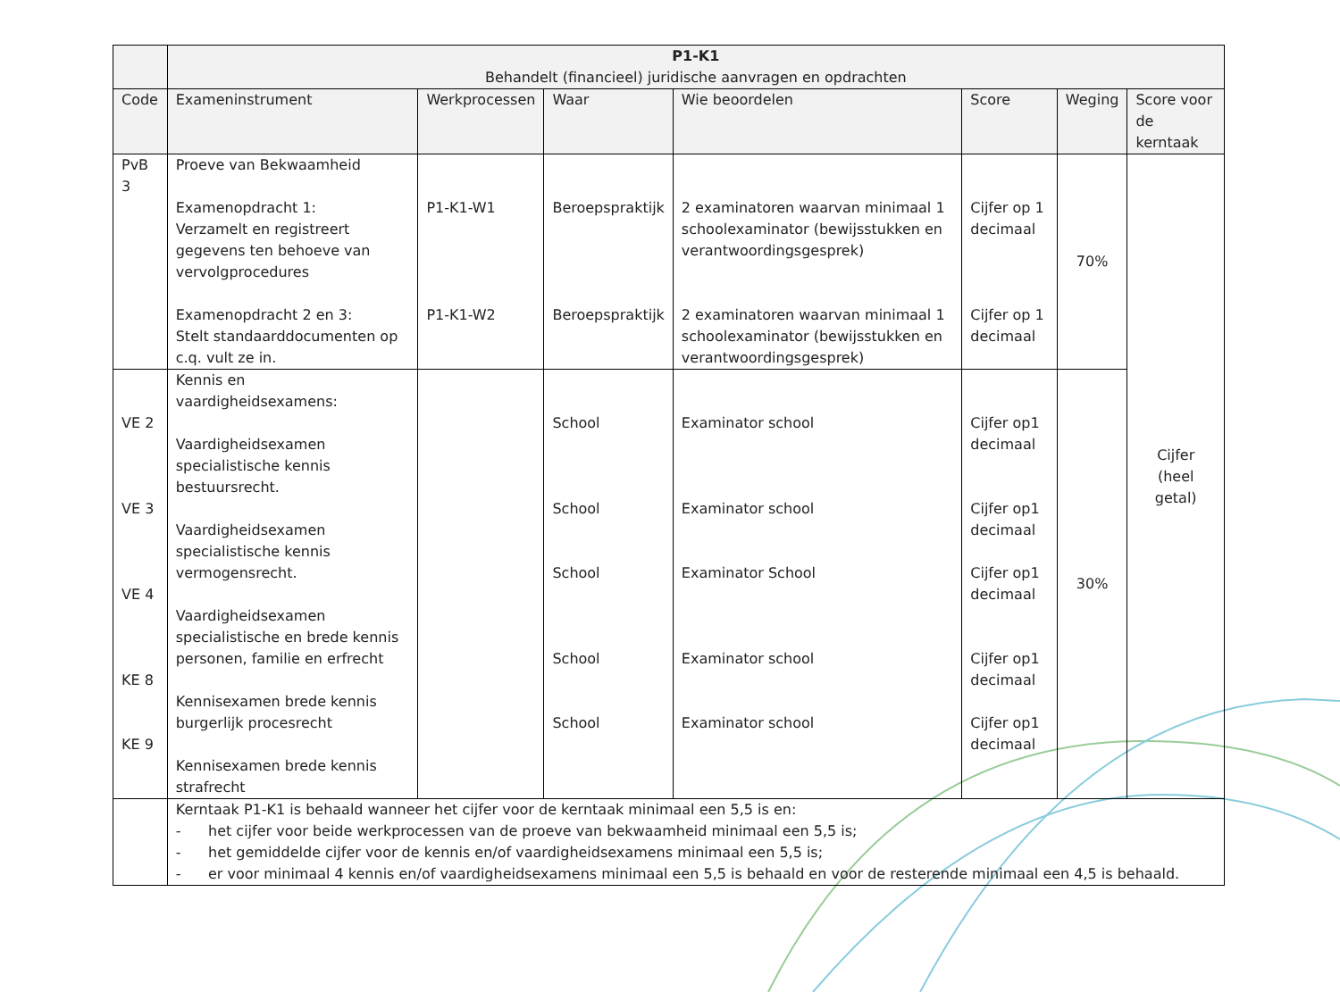| | P1-K1 Behandelt (financieel) juridische aanvragen en opdrachten | | | | | | |
| --- | --- | --- | --- | --- | --- | --- | --- |
| Code | Exameninstrument | Werkprocessen | Waar | Wie beoordelen | Score | Weging | Score voor de kerntaak |
| PvB 3 | Proeve van Bekwaamheid Examenopdracht 1: Verzamelt en registreert gegevens ten behoeve van vervolgprocedures Examenopdracht 2 en 3: Stelt standaarddocumenten op c.q. vult ze in. | P1-K1-W1 P1-K1-W2 | Beroepspraktijk Beroepspraktijk | 2 examinatoren waarvan minimaal 1 schoolexaminator (bewijsstukken en verantwoordingsgesprek) 2 examinatoren waarvan minimaal 1 schoolexaminator (bewijsstukken en verantwoordingsgesprek) | Cijfer op 1 decimaal Cijfer op 1 decimaal | 70% | Cijfer (heel getal) |
| VE 2 VE 3 VE 4 KE 8 KE 9 | Kennis en vaardigheidsexamens: Vaardigheidsexamen specialistische kennis bestuursrecht. Vaardigheidsexamen specialistische kennis vermogensrecht. Vaardigheidsexamen specialistische en brede kennis personen, familie en erfrecht Kennisexamen brede kennis burgerlijk procesrecht Kennisexamen brede kennis strafrecht | | School School School School School | Examinator school Examinator school Examinator School Examinator school Examinator school | Cijfer op1 decimaal Cijfer op1 decimaal Cijfer op1 decimaal Cijfer op1 decimaal Cijfer op1 decimaal | 30% | |
| | Kerntaak P1-K1 is behaald wanneer het cijfer voor de kerntaak minimaal een 5,5 is en: - het cijfer voor beide werkprocessen van de proeve van bekwaamheid minimaal een 5,5 is; - het gemiddelde cijfer voor de kennis en/of vaardigheidsexamens minimaal een 5,5 is; - er voor minimaal 4 kennis en/of vaardigheidsexamens minimaal een 5,5 is behaald en voor de resterende minimaal een 4,5 is behaald. | | | | | | |